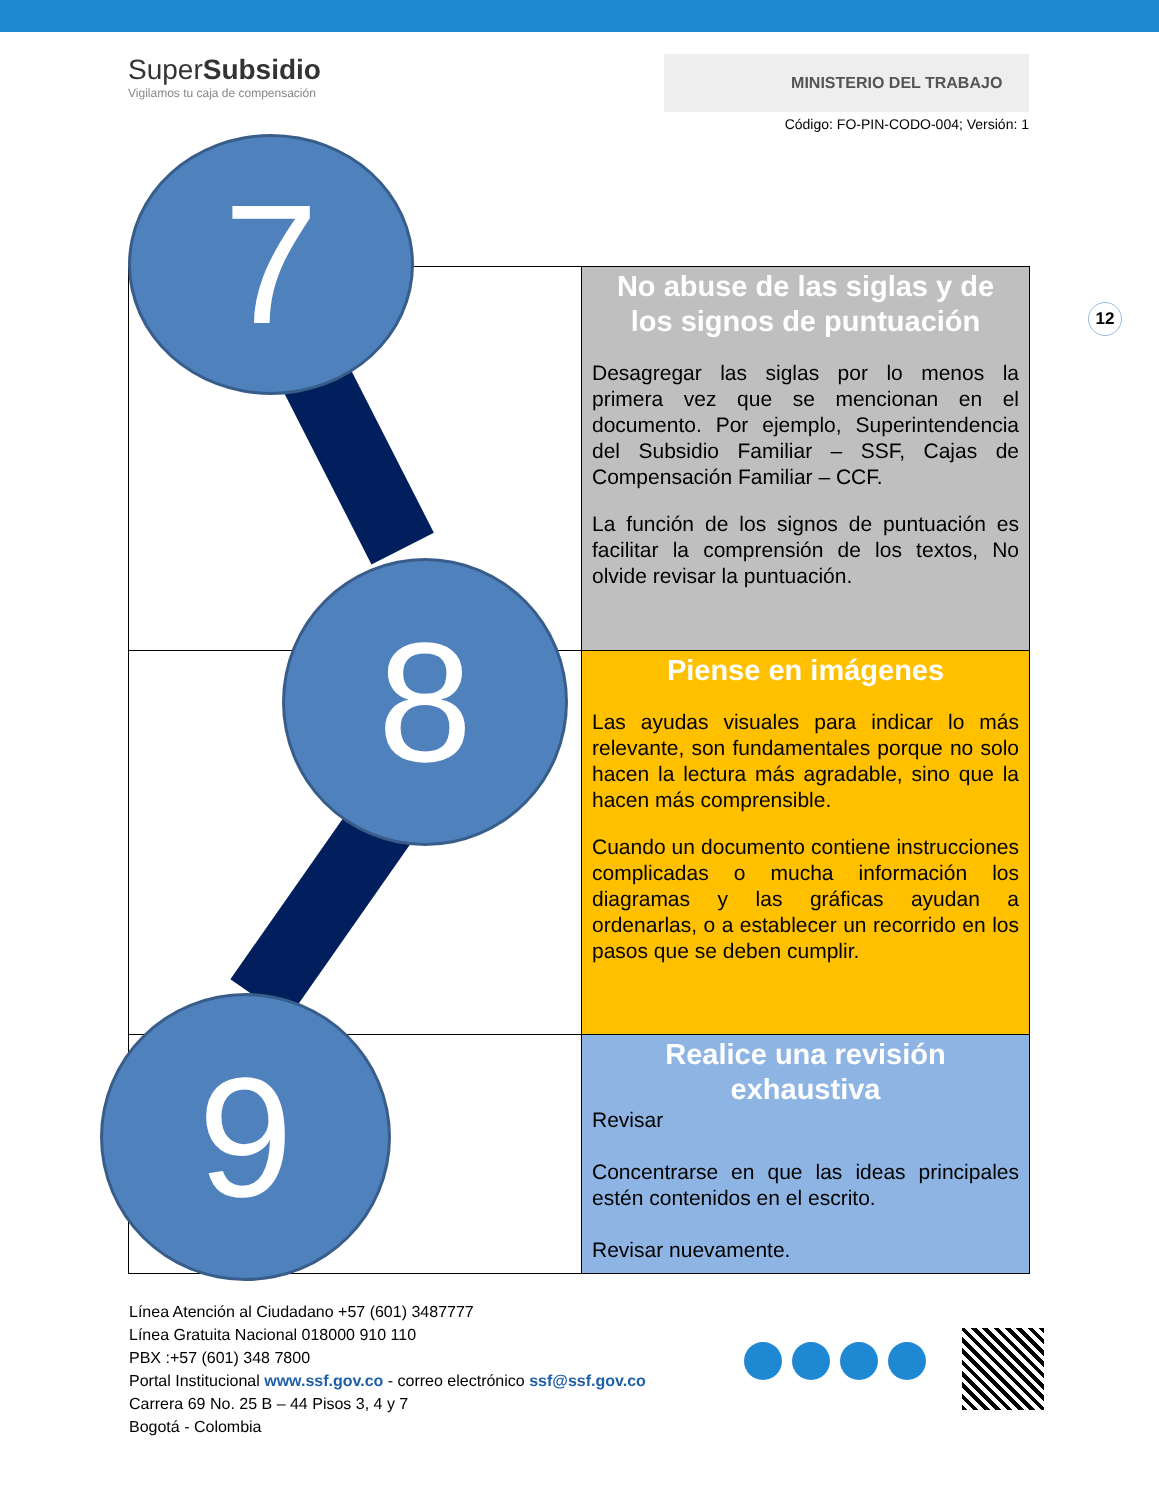SuperSubsidio
Vigilamos tu caja de compensación
MINISTERIO DEL TRABAJO
Código: FO-PIN-CODO-004; Versión: 1
12
| | No abuse de las siglas y de los signos de puntuación Desagregar las siglas por lo menos la primera vez que se mencionan en el documento. Por ejemplo, Superintendencia del Subsidio Familiar – SSF, Cajas de Compensación Familiar – CCF. La función de los signos de puntuación es facilitar la comprensión de los textos, No olvide revisar la puntuación. |
| | Piense en imágenes Las ayudas visuales para indicar lo más relevante, son fundamentales porque no solo hacen la lectura más agradable, sino que la hacen más comprensible. Cuando un documento contiene instrucciones complicadas o mucha información los diagramas y las gráficas ayudan a ordenarlas, o a establecer un recorrido en los pasos que se deben cumplir. |
| | Realice una revisión exhaustiva Revisar Concentrarse en que las ideas principales estén contenidos en el escrito. Revisar nuevamente. |
7
8
9
Línea Atención al Ciudadano +57 (601) 3487777
Línea Gratuita Nacional 018000 910 110
PBX :+57 (601) 348 7800
Portal Institucional www.ssf.gov.co - correo electrónico ssf@ssf.gov.co
Carrera 69 No. 25 B – 44 Pisos 3, 4 y 7
Bogotá - Colombia